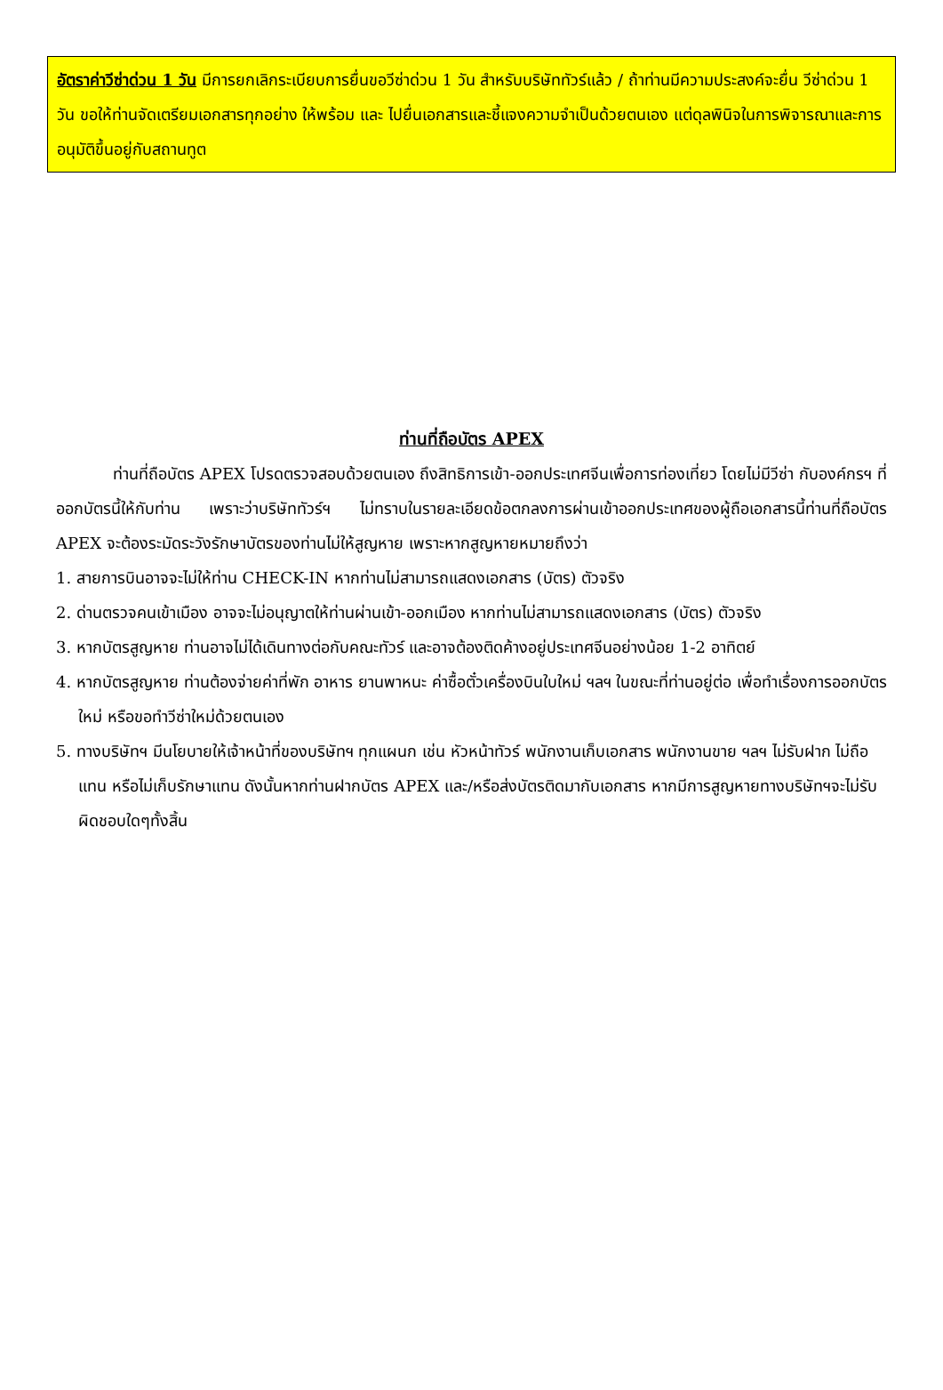อัตราค่าวีซ่าด่วน 1 วัน มีการยกเลิกระเบียบการยื่นขอวีซ่าด่วน 1 วัน สำหรับบริษัททัวร์แล้ว / ถ้าท่านมีความประสงค์จะยื่น วีซ่าด่วน 1 วัน ขอให้ท่านจัดเตรียมเอกสารทุกอย่าง ให้พร้อม และ ไปยื่นเอกสารและชี้แจงความจำเป็นด้วยตนเอง แต่ดุลพินิจในการพิจารณาและการอนุมัติขึ้นอยู่กับสถานทูต
ท่านที่ถือบัตร APEX
ท่านที่ถือบัตร APEX โปรดตรวจสอบด้วยตนเอง ถึงสิทธิการเข้า-ออกประเทศจีนเพื่อการท่องเที่ยว โดยไม่มีวีซ่า กับองค์กรฯ ที่ออกบัตรนี้ให้กับท่าน เพราะว่าบริษัททัวร์ฯ ไม่ทราบในรายละเอียดข้อตกลงการผ่านเข้าออกประเทศของผู้ถือเอกสารนี้ท่านที่ถือบัตร APEX จะต้องระมัดระวังรักษาบัตรของท่านไม่ให้สูญหาย เพราะหากสูญหายหมายถึงว่า
1. สายการบินอาจจะไม่ให้ท่าน CHECK-IN หากท่านไม่สามารถแสดงเอกสาร (บัตร) ตัวจริง
2. ด่านตรวจคนเข้าเมือง อาจจะไม่อนุญาตให้ท่านผ่านเข้า-ออกเมือง หากท่านไม่สามารถแสดงเอกสาร (บัตร) ตัวจริง
3. หากบัตรสูญหาย ท่านอาจไม่ได้เดินทางต่อกับคณะทัวร์ และอาจต้องติดค้างอยู่ประเทศจีนอย่างน้อย 1-2 อาทิตย์
4. หากบัตรสูญหาย ท่านต้องจ่ายค่าที่พัก อาหาร ยานพาหนะ ค่าซื้อตั๋วเครื่องบินใบใหม่ ฯลฯ ในขณะที่ท่านอยู่ต่อ เพื่อทำเรื่องการออกบัตรใหม่ หรือขอทำวีซ่าใหม่ด้วยตนเอง
5. ทางบริษัทฯ มีนโยบายให้เจ้าหน้าที่ของบริษัทฯ ทุกแผนก เช่น หัวหน้าทัวร์ พนักงานเก็บเอกสาร พนักงานขาย ฯลฯ ไม่รับฝาก ไม่ถือแทน หรือไม่เก็บรักษาแทน ดังนั้นหากท่านฝากบัตร APEX และ/หรือส่งบัตรติดมากับเอกสาร หากมีการสูญหายทางบริษัทฯจะไม่รับผิดชอบใดๆทั้งสิ้น